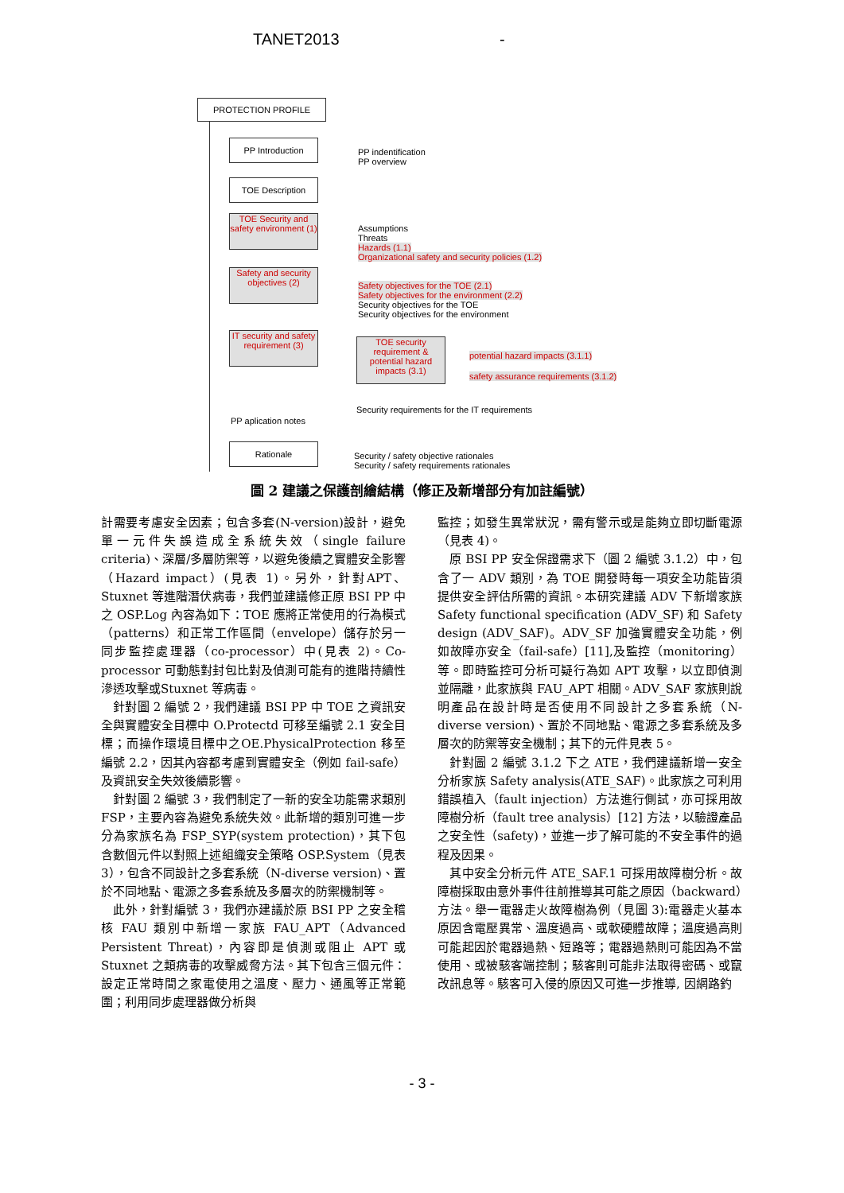TANET2013 -
PROTECTION PROFILE
PP Introduction
PP indentification
PP overview
TOE Description
TOE Security and safety environment (1)
Assumptions
Threats
Hazards (1.1)
Organizational safety and security policies (1.2)
Safety and security objectives (2)
Safety objectives for the TOE (2.1)
Safety objectives for the environment (2.2)
Security objectives for the TOE
Security objectives for the environment
IT security and safety requirement (3)
TOE security requirement & potential hazard impacts (3.1)
potential hazard impacts (3.1.1)
safety assurance requirements (3.1.2)
Security requirements for the IT requirements
PP aplication notes
Rationale
Security / safety objective rationales
Security / safety requirements rationales
圖 2 建議之保護剖繪結構（修正及新增部分有加註編號）
計需要考慮安全因素；包含多套(N-version)設計，避免單一元件失誤造成全系統失效（single failure criteria)、深層/多層防禦等，以避免後續之實體安全影響（Hazard impact）(見表 1)。另外，針對APT、Stuxnet 等進階潛伏病毒，我們並建議修正原 BSI PP 中之 OSP.Log 內容為如下：TOE 應將正常使用的行為模式（patterns）和正常工作區間（envelope）儲存於另一同步監控處理器（co-processor）中(見表 2)。Co-processor 可動態對封包比對及偵測可能有的進階持續性滲透攻擊或Stuxnet 等病毒。
　針對圖 2 編號 2，我們建議 BSI PP 中 TOE 之資訊安全與實體安全目標中 O.Protectd 可移至編號 2.1 安全目標；而操作環境目標中之OE.PhysicalProtection 移至編號 2.2，因其內容都考慮到實體安全（例如 fail-safe）及資訊安全失效後續影響。
　針對圖 2 編號 3，我們制定了一新的安全功能需求類別 FSP，主要內容為避免系統失效。此新增的類別可進一步分為家族名為 FSP_SYP(system protection)，其下包含數個元件以對照上述組織安全策略 OSP.System（見表 3），包含不同設計之多套系統（N-diverse version)、置於不同地點、電源之多套系統及多層次的防禦機制等。
　此外，針對編號 3，我們亦建議於原 BSI PP 之安全稽核 FAU 類別中新增一家族 FAU_APT（Advanced Persistent Threat)，內容即是偵測或阻止 APT 或 Stuxnet 之類病毒的攻擊威脅方法。其下包含三個元件：設定正常時間之家電使用之溫度、壓力、通風等正常範圍；利用同步處理器做分析與
監控；如發生異常狀況，需有警示或是能夠立即切斷電源（見表 4)。
　原 BSI PP 安全保證需求下（圖 2 編號 3.1.2）中，包含了一 ADV 類別，為 TOE 開發時每一項安全功能皆須提供安全評估所需的資訊。本研究建議 ADV 下新增家族 Safety functional specification (ADV_SF) 和 Safety design (ADV_SAF)。ADV_SF 加強實體安全功能，例如故障亦安全（fail-safe）[11],及監控（monitoring）等。即時監控可分析可疑行為如 APT 攻擊，以立即偵測並隔離，此家族與 FAU_APT 相關。ADV_SAF 家族則說明產品在設計時是否使用不同設計之多套系統（N-diverse version)、置於不同地點、電源之多套系統及多層次的防禦等安全機制；其下的元件見表 5。
　針對圖 2 編號 3.1.2 下之 ATE，我們建議新增一安全分析家族 Safety analysis(ATE_SAF)。此家族之可利用錯誤植入（fault injection）方法進行側試，亦可採用故障樹分析（fault tree analysis）[12] 方法，以驗證產品之安全性（safety)，並進一步了解可能的不安全事件的過程及因果。
　其中安全分析元件 ATE_SAF.1 可採用故障樹分析。故障樹採取由意外事件往前推導其可能之原因（backward）方法。舉一電器走火故障樹為例（見圖 3):電器走火基本原因含電壓異常、溫度過高、或軟硬體故障；溫度過高則可能起因於電器過熱、短路等；電器過熱則可能因為不當使用、或被駭客端控制；駭客則可能非法取得密碼、或竄改訊息等。駭客可入侵的原因又可進一步推導, 因網路釣
- 3 -